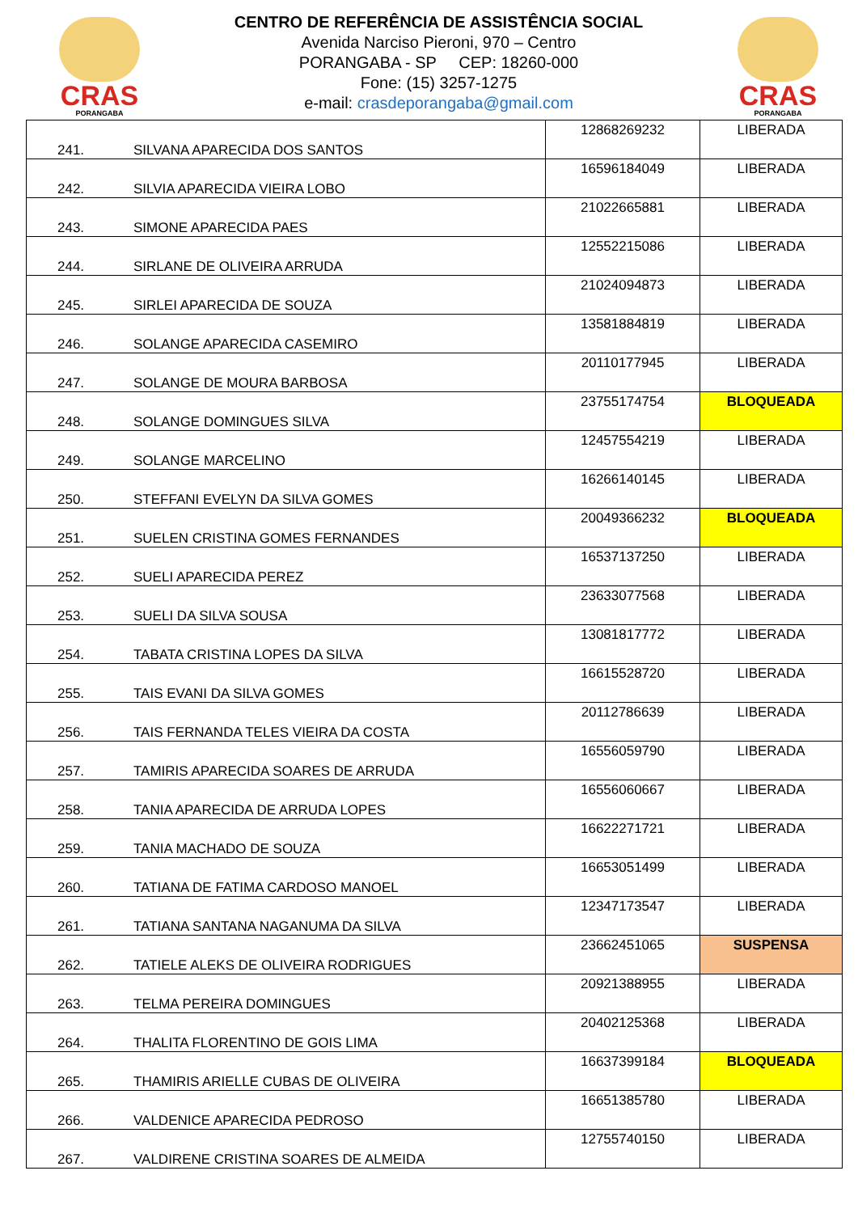CRAS
PORANGABA
CENTRO DE REFERÊNCIA DE ASSISTÊNCIA SOCIAL
Avenida Narciso Pieroni, 970 – Centro
PORANGABA - SP CEP: 18260-000
Fone: (15) 3257-1275
e-mail: crasdeporangaba@gmail.com
CRAS
PORANGABA
| 241. | SILVANA APARECIDA DOS SANTOS | 12868269232 | LIBERADA |
| 242. | SILVIA APARECIDA VIEIRA LOBO | 16596184049 | LIBERADA |
| 243. | SIMONE APARECIDA PAES | 21022665881 | LIBERADA |
| 244. | SIRLANE DE OLIVEIRA ARRUDA | 12552215086 | LIBERADA |
| 245. | SIRLEI APARECIDA DE SOUZA | 21024094873 | LIBERADA |
| 246. | SOLANGE APARECIDA CASEMIRO | 13581884819 | LIBERADA |
| 247. | SOLANGE DE MOURA BARBOSA | 20110177945 | LIBERADA |
| 248. | SOLANGE DOMINGUES SILVA | 23755174754 | BLOQUEADA |
| 249. | SOLANGE MARCELINO | 12457554219 | LIBERADA |
| 250. | STEFFANI EVELYN DA SILVA GOMES | 16266140145 | LIBERADA |
| 251. | SUELEN CRISTINA GOMES FERNANDES | 20049366232 | BLOQUEADA |
| 252. | SUELI APARECIDA PEREZ | 16537137250 | LIBERADA |
| 253. | SUELI DA SILVA SOUSA | 23633077568 | LIBERADA |
| 254. | TABATA CRISTINA LOPES DA SILVA | 13081817772 | LIBERADA |
| 255. | TAIS EVANI DA SILVA GOMES | 16615528720 | LIBERADA |
| 256. | TAIS FERNANDA TELES VIEIRA DA COSTA | 20112786639 | LIBERADA |
| 257. | TAMIRIS APARECIDA SOARES DE ARRUDA | 16556059790 | LIBERADA |
| 258. | TANIA APARECIDA DE ARRUDA LOPES | 16556060667 | LIBERADA |
| 259. | TANIA MACHADO DE SOUZA | 16622271721 | LIBERADA |
| 260. | TATIANA DE FATIMA CARDOSO MANOEL | 16653051499 | LIBERADA |
| 261. | TATIANA SANTANA NAGANUMA DA SILVA | 12347173547 | LIBERADA |
| 262. | TATIELE ALEKS DE OLIVEIRA RODRIGUES | 23662451065 | SUSPENSA |
| 263. | TELMA PEREIRA DOMINGUES | 20921388955 | LIBERADA |
| 264. | THALITA FLORENTINO DE GOIS LIMA | 20402125368 | LIBERADA |
| 265. | THAMIRIS ARIELLE CUBAS DE OLIVEIRA | 16637399184 | BLOQUEADA |
| 266. | VALDENICE APARECIDA PEDROSO | 16651385780 | LIBERADA |
| 267. | VALDIRENE CRISTINA SOARES DE ALMEIDA | 12755740150 | LIBERADA |